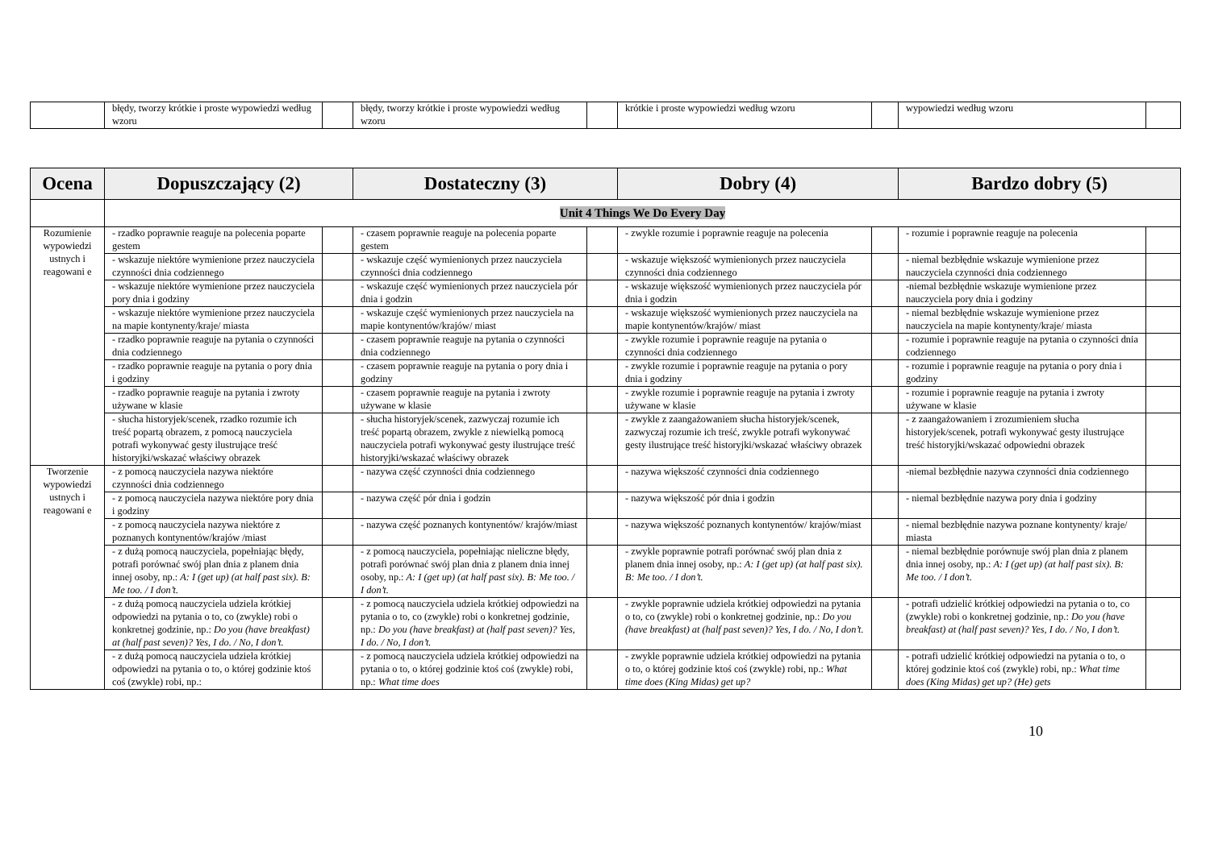| | błędy, tworzy krótkie i proste wypowiedzi według wzoru | | błędy, tworzy krótkie i proste wypowiedzi według wzoru | | krótkie i proste wypowiedzi według wzoru | | wypowiedzi według wzoru | |
| Ocena | Dopuszczający (2) | | Dostateczny (3) | | Dobry (4) | | Bardzo dobry (5) | |
| --- | --- | --- | --- | --- | --- | --- | --- | --- |
| | Unit 4 Things We Do Every Day | | | | | | | |
| Rozumienie wypowiedzi ustnych i reagowani e | - rzadko poprawnie reaguje na polecenia poparte gestem | | - czasem poprawnie reaguje na polecenia poparte gestem | | - zwykle rozumie i poprawnie reaguje na polecenia | | - rozumie i poprawnie reaguje na polecenia | |
| | - wskazuje niektóre wymienione przez nauczyciela czynności dnia codziennego | | - wskazuje część wymienionych przez nauczyciela czynności dnia codziennego | | - wskazuje większość wymienionych przez nauczyciela czynności dnia codziennego | | - niemal bezbłędnie wskazuje wymienione przez nauczyciela czynności dnia codziennego | |
| | - wskazuje niektóre wymienione przez nauczyciela pory dnia i godziny | | - wskazuje część wymienionych przez nauczyciela pór dnia i godzin | | - wskazuje większość wymienionych przez nauczyciela pór dnia i godzin | | -niemal bezbłędnie wskazuje wymienione przez nauczyciela pory dnia i godziny | |
| | - wskazuje niektóre wymienione przez nauczyciela na mapie kontynenty/kraje/ miasta | | - wskazuje część wymienionych przez nauczyciela na mapie kontynentów/krajów/ miast | | - wskazuje większość wymienionych przez nauczyciela na mapie kontynentów/krajów/ miast | | - niemal bezbłędnie wskazuje wymienione przez nauczyciela na mapie kontynenty/kraje/ miasta | |
| | - rzadko poprawnie reaguje na pytania o czynności dnia codziennego | | - czasem poprawnie reaguje na pytania o czynności dnia codziennego | | - zwykle rozumie i poprawnie reaguje na pytania o czynności dnia codziennego | | - rozumie i poprawnie reaguje na pytania o czynności dnia codziennego | |
| | - rzadko poprawnie reaguje na pytania o pory dnia i godziny | | - czasem poprawnie reaguje na pytania o pory dnia i godziny | | - zwykle rozumie i poprawnie reaguje na pytania o pory dnia i godziny | | - rozumie i poprawnie reaguje na pytania o pory dnia i godziny | |
| | - rzadko poprawnie reaguje na pytania i zwroty używane w klasie | | - czasem poprawnie reaguje na pytania i zwroty używane w klasie | | - zwykle rozumie i poprawnie reaguje na pytania i zwroty używane w klasie | | - rozumie i poprawnie reaguje na pytania i zwroty używane w klasie | |
| | - słucha historyjek/scenek, rzadko rozumie ich treść popartą obrazem, z pomocą nauczyciela potrafi wykonywać gesty ilustrujące treść historyjki/wskazać właściwy obrazek | | - słucha historyjek/scenek, zazwyczaj rozumie ich treść popartą obrazem, zwykle z niewielką pomocą nauczyciela potrafi wykonywać gesty ilustrujące treść historyjki/wskazać właściwy obrazek | | - zwykle z zaangażowaniem słucha historyjek/scenek, zazwyczaj rozumie ich treść, zwykle potrafi wykonywać gesty ilustrujące treść historyjki/wskazać właściwy obrazek | | - z zaangażowaniem i zrozumieniem słucha historyjek/scenek, potrafi wykonywać gesty ilustrujące treść historyjki/wskazać odpowiedni obrazek | |
| Tworzenie wypowiedzi ustnych i reagowani e | - z pomocą nauczyciela nazywa niektóre czynności dnia codziennego | | - nazywa część czynności dnia codziennego | | - nazywa większość czynności dnia codziennego | | -niemal bezbłędnie nazywa czynności dnia codziennego | |
| | - z pomocą nauczyciela nazywa niektóre pory dnia i godziny | | - nazywa część pór dnia i godzin | | - nazywa większość pór dnia i godzin | | - niemal bezbłędnie nazywa pory dnia i godziny | |
| | - z pomocą nauczyciela nazywa niektóre z poznanych kontynentów/krajów /miast | | - nazywa część poznanych kontynentów/ krajów/miast | | - nazywa większość poznanych kontynentów/ krajów/miast | | - niemal bezbłędnie nazywa poznane kontynenty/ kraje/ miasta | |
| | - z dużą pomocą nauczyciela, popełniając błędy, potrafi porównać swój plan dnia z planem dnia innej osoby, np.: A: I (get up) (at half past six). B: Me too. / I don’t. | | - z pomocą nauczyciela, popełniając nieliczne błędy, potrafi porównać swój plan dnia z planem dnia innej osoby, np.: A: I (get up) (at half past six). B: Me too. / I don’t. | | - zwykle poprawnie potrafi porównać swój plan dnia z planem dnia innej osoby, np.: A: I (get up) (at half past six). B: Me too. / I don’t. | | - niemal bezbłędnie porównuje swój plan dnia z planem dnia innej osoby, np.: A: I (get up) (at half past six). B: Me too. / I don’t. | |
| | - z dużą pomocą nauczyciela udziela krótkiej odpowiedzi na pytania o to, co (zwykle) robi o konkretnej godzinie, np.: Do you (have breakfast) at (half past seven)? Yes, I do. / No, I don’t. | | - z pomocą nauczyciela udziela krótkiej odpowiedzi na pytania o to, co (zwykle) robi o konkretnej godzinie, np.: Do you (have breakfast) at (half past seven)? Yes, I do. / No, I don’t. | | - zwykle poprawnie udziela krótkiej odpowiedzi na pytania o to, co (zwykle) robi o konkretnej godzinie, np.: Do you (have breakfast) at (half past seven)? Yes, I do. / No, I don’t. | | - potrafi udzielić krótkiej odpowiedzi na pytania o to, co (zwykle) robi o konkretnej godzinie, np.: Do you (have breakfast) at (half past seven)? Yes, I do. / No, I don’t. | |
| | - z dużą pomocą nauczyciela udziela krótkiej odpowiedzi na pytania o to, o której godzinie ktoś coś (zwykle) robi, np.: | | - z pomocą nauczyciela udziela krótkiej odpowiedzi na pytania o to, o której godzinie ktoś coś (zwykle) robi, np.: What time does | | - zwykle poprawnie udziela krótkiej odpowiedzi na pytania o to, o której godzinie ktoś coś (zwykle) robi, np.: What time does (King Midas) get up? | | - potrafi udzielić krótkiej odpowiedzi na pytania o to, o której godzinie ktoś coś (zwykle) robi, np.: What time does (King Midas) get up? (He) gets | |
10